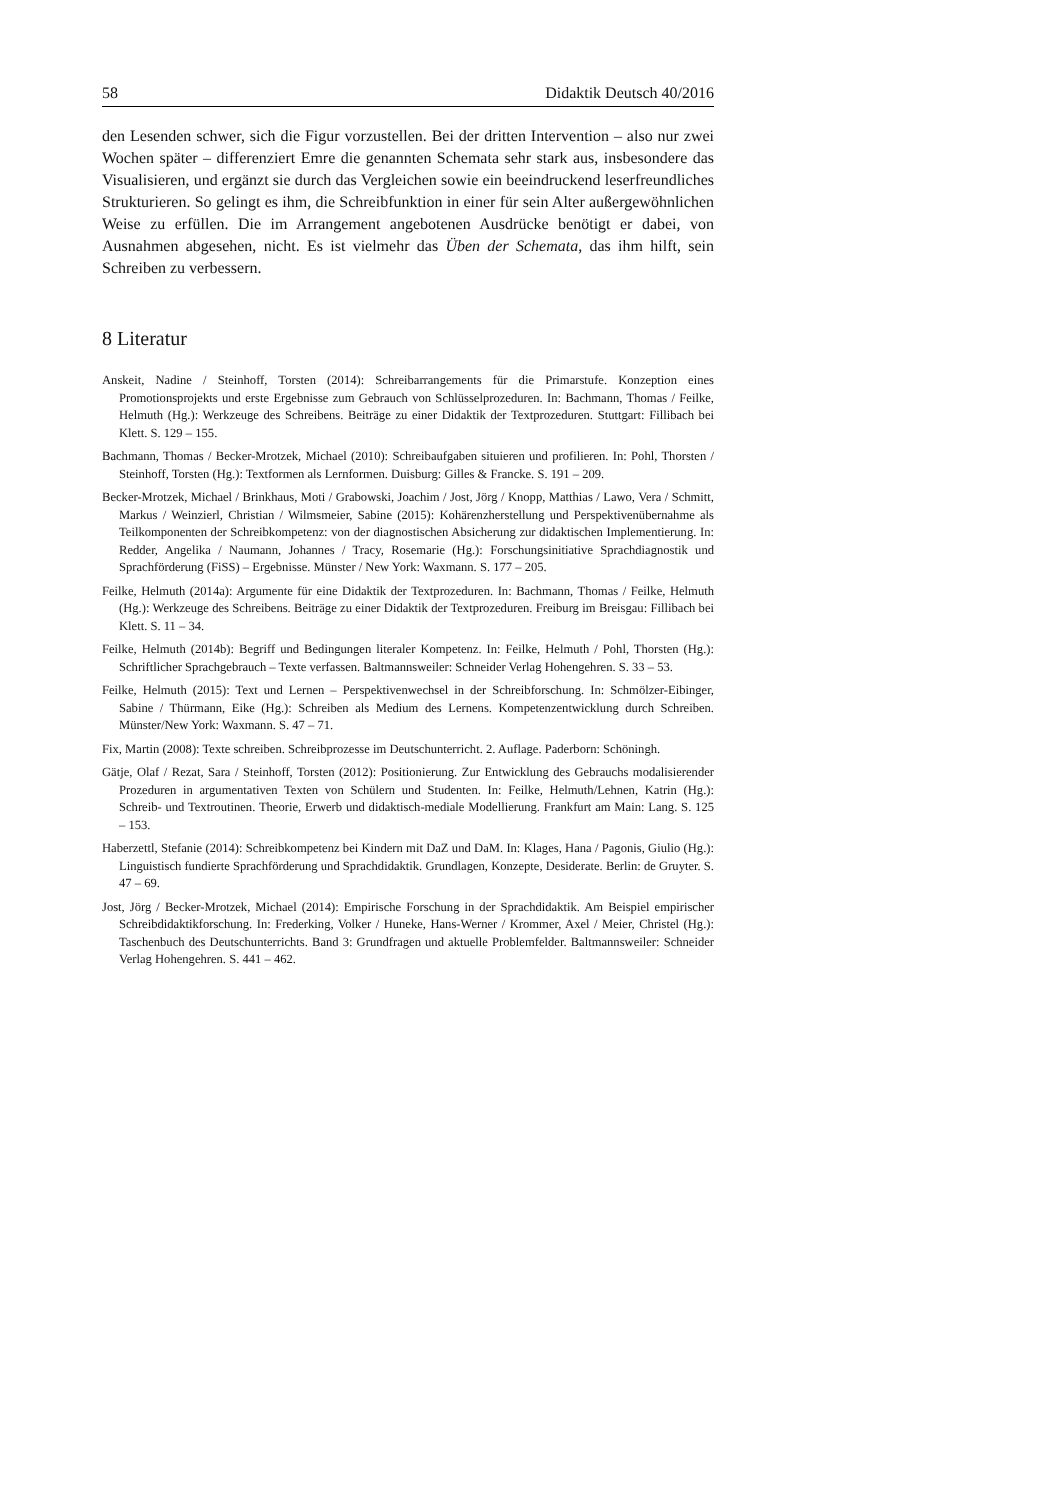58 Didaktik Deutsch 40/2016
den Lesenden schwer, sich die Figur vorzustellen. Bei der dritten Intervention – also nur zwei Wochen später – differenziert Emre die genannten Schemata sehr stark aus, insbesondere das Visualisieren, und ergänzt sie durch das Vergleichen sowie ein beeindruckend leserfreundliches Strukturieren. So gelingt es ihm, die Schreibfunktion in einer für sein Alter außergewöhnlichen Weise zu erfüllen. Die im Arrangement angebotenen Ausdrücke benötigt er dabei, von Ausnahmen abgesehen, nicht. Es ist vielmehr das Üben der Schemata, das ihm hilft, sein Schreiben zu verbessern.
8 Literatur
Anskeit, Nadine / Steinhoff, Torsten (2014): Schreibarrangements für die Primarstufe. Konzeption eines Promotionsprojekts und erste Ergebnisse zum Gebrauch von Schlüsselprozeduren. In: Bachmann, Thomas / Feilke, Helmuth (Hg.): Werkzeuge des Schreibens. Beiträge zu einer Didaktik der Textprozeduren. Stuttgart: Fillibach bei Klett. S. 129 – 155.
Bachmann, Thomas / Becker-Mrotzek, Michael (2010): Schreibaufgaben situieren und profilieren. In: Pohl, Thorsten / Steinhoff, Torsten (Hg.): Textformen als Lernformen. Duisburg: Gilles & Francke. S. 191 – 209.
Becker-Mrotzek, Michael / Brinkhaus, Moti / Grabowski, Joachim / Jost, Jörg / Knopp, Matthias / Lawo, Vera / Schmitt, Markus / Weinzierl, Christian / Wilmsmeier, Sabine (2015): Kohärenzherstellung und Perspektivenübernahme als Teilkomponenten der Schreibkompetenz: von der diagnostischen Absicherung zur didaktischen Implementierung. In: Redder, Angelika / Naumann, Johannes / Tracy, Rosemarie (Hg.): Forschungsinitiative Sprachdiagnostik und Sprachförderung (FiSS) – Ergebnisse. Münster / New York: Waxmann. S. 177 – 205.
Feilke, Helmuth (2014a): Argumente für eine Didaktik der Textprozeduren. In: Bachmann, Thomas / Feilke, Helmuth (Hg.): Werkzeuge des Schreibens. Beiträge zu einer Didaktik der Textprozeduren. Freiburg im Breisgau: Fillibach bei Klett. S. 11 – 34.
Feilke, Helmuth (2014b): Begriff und Bedingungen literaler Kompetenz. In: Feilke, Helmuth / Pohl, Thorsten (Hg.): Schriftlicher Sprachgebrauch – Texte verfassen. Baltmannsweiler: Schneider Verlag Hohengehren. S. 33 – 53.
Feilke, Helmuth (2015): Text und Lernen – Perspektivenwechsel in der Schreibforschung. In: Schmölzer-Eibinger, Sabine / Thürmann, Eike (Hg.): Schreiben als Medium des Lernens. Kompetenzentwicklung durch Schreiben. Münster/New York: Waxmann. S. 47 – 71.
Fix, Martin (2008): Texte schreiben. Schreibprozesse im Deutschunterricht. 2. Auflage. Paderborn: Schöningh.
Gätje, Olaf / Rezat, Sara / Steinhoff, Torsten (2012): Positionierung. Zur Entwicklung des Gebrauchs modalisierender Prozeduren in argumentativen Texten von Schülern und Studenten. In: Feilke, Helmuth/Lehnen, Katrin (Hg.): Schreib- und Textroutinen. Theorie, Erwerb und didaktisch-mediale Modellierung. Frankfurt am Main: Lang. S. 125 – 153.
Haberzettl, Stefanie (2014): Schreibkompetenz bei Kindern mit DaZ und DaM. In: Klages, Hana / Pagonis, Giulio (Hg.): Linguistisch fundierte Sprachförderung und Sprachdidaktik. Grundlagen, Konzepte, Desiderate. Berlin: de Gruyter. S. 47 – 69.
Jost, Jörg / Becker-Mrotzek, Michael (2014): Empirische Forschung in der Sprachdidaktik. Am Beispiel empirischer Schreibdidaktikforschung. In: Frederking, Volker / Huneke, Hans-Werner / Krommer, Axel / Meier, Christel (Hg.): Taschenbuch des Deutschunterrichts. Band 3: Grundfragen und aktuelle Problemfelder. Baltmannsweiler: Schneider Verlag Hohengehren. S. 441 – 462.